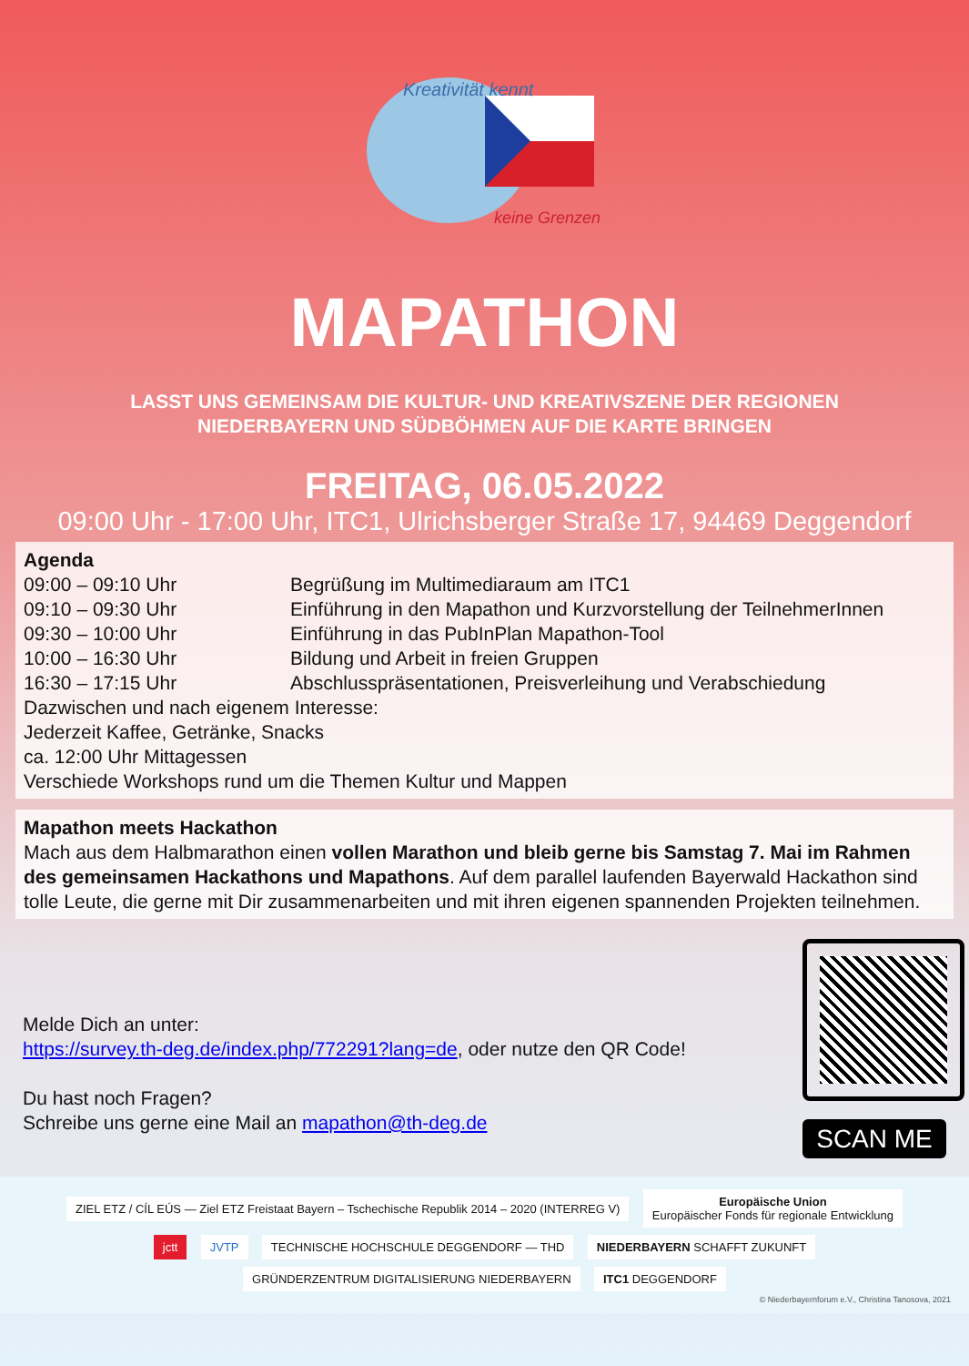Kreativität kennt
keine Grenzen
MAPATHON
LASST UNS GEMEINSAM DIE KULTUR- UND KREATIVSZENE DER REGIONEN
NIEDERBAYERN UND SÜDBÖHMEN AUF DIE KARTE BRINGEN
FREITAG, 06.05.2022
09:00 Uhr - 17:00 Uhr, ITC1, Ulrichsberger Straße 17, 94469 Deggendorf
Agenda
09:00 – 09:10 Uhr Begrüßung im Multimediaraum am ITC1
09:10 – 09:30 Uhr Einführung in den Mapathon und Kurzvorstellung der TeilnehmerInnen
09:30 – 10:00 Uhr Einführung in das PubInPlan Mapathon-Tool
10:00 – 16:30 Uhr Bildung und Arbeit in freien Gruppen
16:30 – 17:15 Uhr Abschlusspräsentationen, Preisverleihung und Verabschiedung
Dazwischen und nach eigenem Interesse:
Jederzeit Kaffee, Getränke, Snacks
ca. 12:00 Uhr Mittagessen
Verschiede Workshops rund um die Themen Kultur und Mappen
Mapathon meets Hackathon
Mach aus dem Halbmarathon einen vollen Marathon und bleib gerne bis Samstag 7. Mai im Rahmen des gemeinsamen Hackathons und Mapathons. Auf dem parallel laufenden Bayerwald Hackathon sind tolle Leute, die gerne mit Dir zusammenarbeiten und mit ihren eigenen spannenden Projekten teilnehmen.
Melde Dich an unter:
https://survey.th-deg.de/index.php/772291?lang=de, oder nutze den QR Code!
Du hast noch Fragen?
Schreibe uns gerne eine Mail an mapathon@th-deg.de
SCAN ME
ZIEL ETZ / CÍL EÚS — Ziel ETZ Freistaat Bayern – Tschechische Republik 2014 – 2020 (INTERREG V) Europäische Union
Europäischer Fonds für regionale Entwicklung
jctt JVTP TECHNISCHE HOCHSCHULE DEGGENDORF — THD NIEDERBAYERN SCHAFFT ZUKUNFT
GRÜNDERZENTRUM DIGITALISIERUNG NIEDERBAYERN ITC1 DEGGENDORF
© Niederbayernforum e.V., Christina Tanosova, 2021